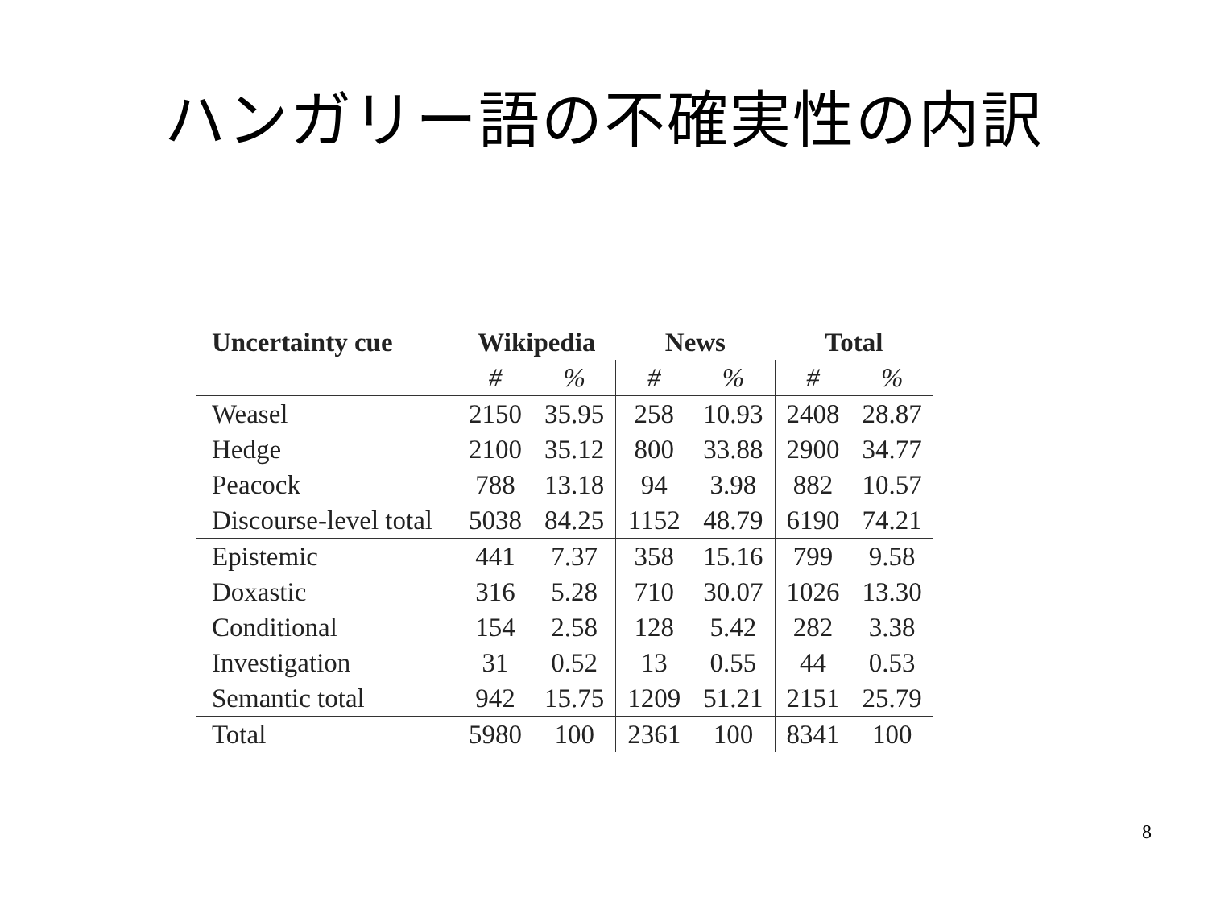ハンガリー語の不確実性の内訳
| Uncertainty cue | Wikipedia | | News | | Total | |
| --- | --- | --- | --- | --- | --- | --- |
| | # | % | # | % | # | % |
| Weasel | 2150 | 35.95 | 258 | 10.93 | 2408 | 28.87 |
| Hedge | 2100 | 35.12 | 800 | 33.88 | 2900 | 34.77 |
| Peacock | 788 | 13.18 | 94 | 3.98 | 882 | 10.57 |
| Discourse-level total | 5038 | 84.25 | 1152 | 48.79 | 6190 | 74.21 |
| Epistemic | 441 | 7.37 | 358 | 15.16 | 799 | 9.58 |
| Doxastic | 316 | 5.28 | 710 | 30.07 | 1026 | 13.30 |
| Conditional | 154 | 2.58 | 128 | 5.42 | 282 | 3.38 |
| Investigation | 31 | 0.52 | 13 | 0.55 | 44 | 0.53 |
| Semantic total | 942 | 15.75 | 1209 | 51.21 | 2151 | 25.79 |
| Total | 5980 | 100 | 2361 | 100 | 8341 | 100 |
8